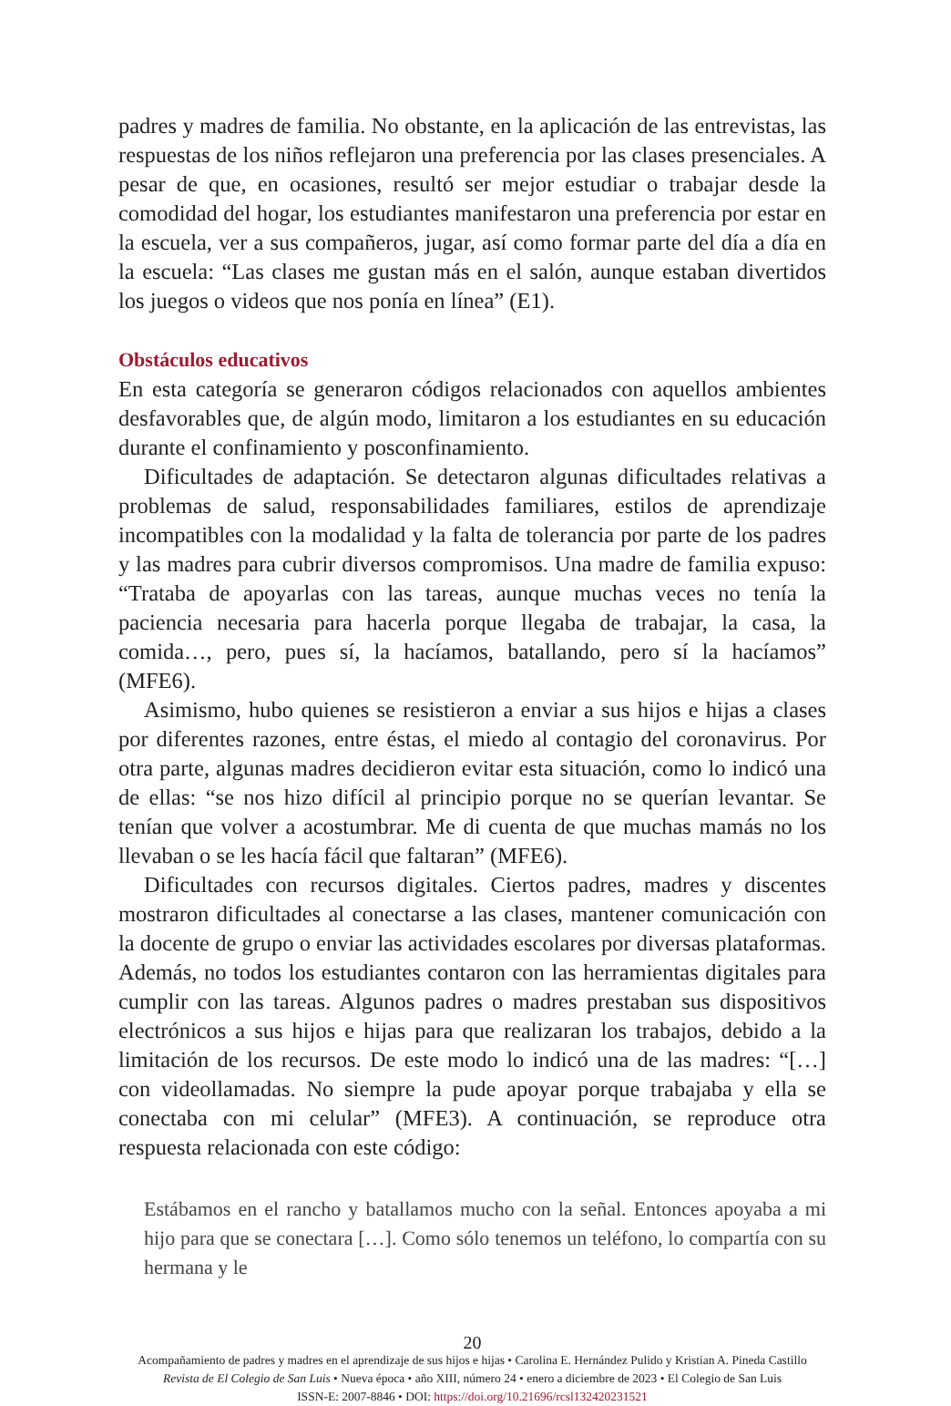padres y madres de familia. No obstante, en la aplicación de las entrevistas, las respuestas de los niños reflejaron una preferencia por las clases presenciales. A pesar de que, en ocasiones, resultó ser mejor estudiar o trabajar desde la comodidad del hogar, los estudiantes manifestaron una preferencia por estar en la escuela, ver a sus compañeros, jugar, así como formar parte del día a día en la escuela: “Las clases me gustan más en el salón, aunque estaban divertidos los juegos o videos que nos ponía en línea” (E1).
Obstáculos educativos
En esta categoría se generaron códigos relacionados con aquellos ambientes desfavorables que, de algún modo, limitaron a los estudiantes en su educación durante el confinamiento y posconfinamiento.
Dificultades de adaptación. Se detectaron algunas dificultades relativas a problemas de salud, responsabilidades familiares, estilos de aprendizaje incompatibles con la modalidad y la falta de tolerancia por parte de los padres y las madres para cubrir diversos compromisos. Una madre de familia expuso: “Trataba de apoyarlas con las tareas, aunque muchas veces no tenía la paciencia necesaria para hacerla porque llegaba de trabajar, la casa, la comida…, pero, pues sí, la hacíamos, batallando, pero sí la hacíamos” (MFE6).
Asimismo, hubo quienes se resistieron a enviar a sus hijos e hijas a clases por diferentes razones, entre éstas, el miedo al contagio del coronavirus. Por otra parte, algunas madres decidieron evitar esta situación, como lo indicó una de ellas: “se nos hizo difícil al principio porque no se querían levantar. Se tenían que volver a acostumbrar. Me di cuenta de que muchas mamás no los llevaban o se les hacía fácil que faltaran” (MFE6).
Dificultades con recursos digitales. Ciertos padres, madres y discentes mostraron dificultades al conectarse a las clases, mantener comunicación con la docente de grupo o enviar las actividades escolares por diversas plataformas. Además, no todos los estudiantes contaron con las herramientas digitales para cumplir con las tareas. Algunos padres o madres prestaban sus dispositivos electrónicos a sus hijos e hijas para que realizaran los trabajos, debido a la limitación de los recursos. De este modo lo indicó una de las madres: “[…] con videollamadas. No siempre la pude apoyar porque trabajaba y ella se conectaba con mi celular” (MFE3). A continuación, se reproduce otra respuesta relacionada con este código:
Estábamos en el rancho y batallamos mucho con la señal. Entonces apoyaba a mi hijo para que se conectara […]. Como sólo tenemos un teléfono, lo compartía con su hermana y le
20
Acompañamiento de padres y madres en el aprendizaje de sus hijos e hijas • Carolina E. Hernández Pulido y Kristian A. Pineda Castillo
Revista de El Colegio de San Luis • Nueva época • año XIII, número 24 • enero a diciembre de 2023 • El Colegio de San Luis
ISSN-E: 2007-8846 • DOI: https://doi.org/10.21696/rcsl132420231521